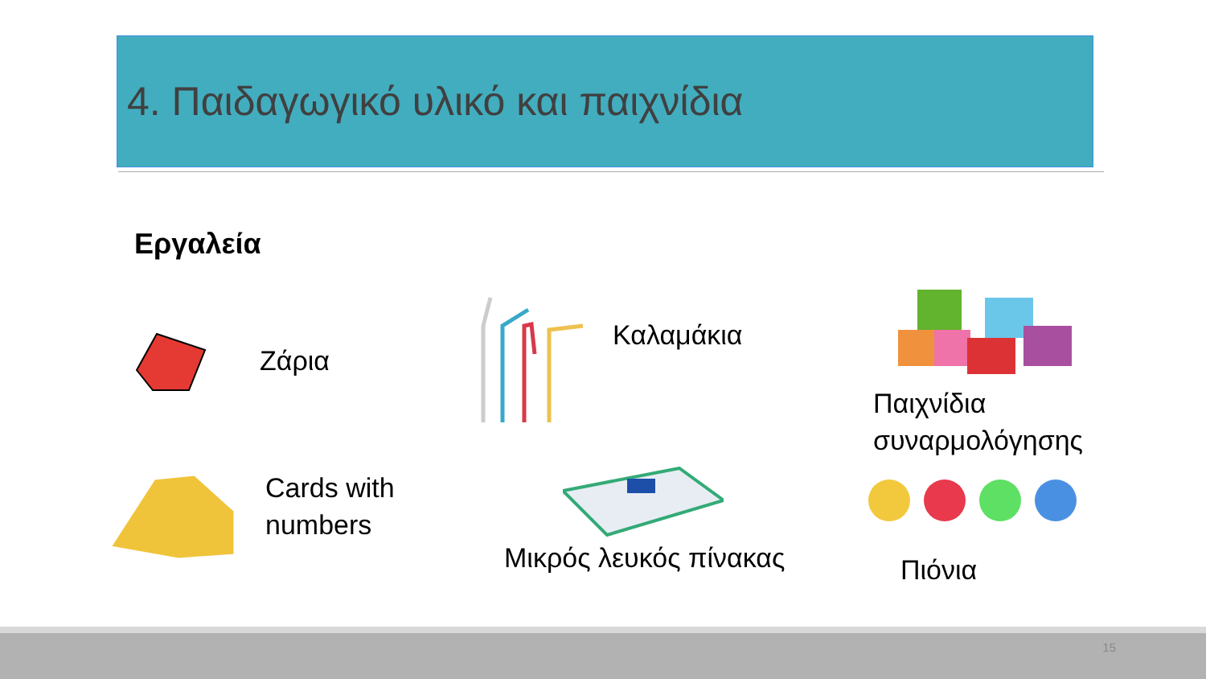4. Παιδαγωγικό υλικό και παιχνίδια
Εργαλεία
Ζάρια
Καλαμάκια
Παιχνίδια
συναρμολόγησης
Cards with
numbers
Μικρός λευκός πίνακας Πιόνια
15